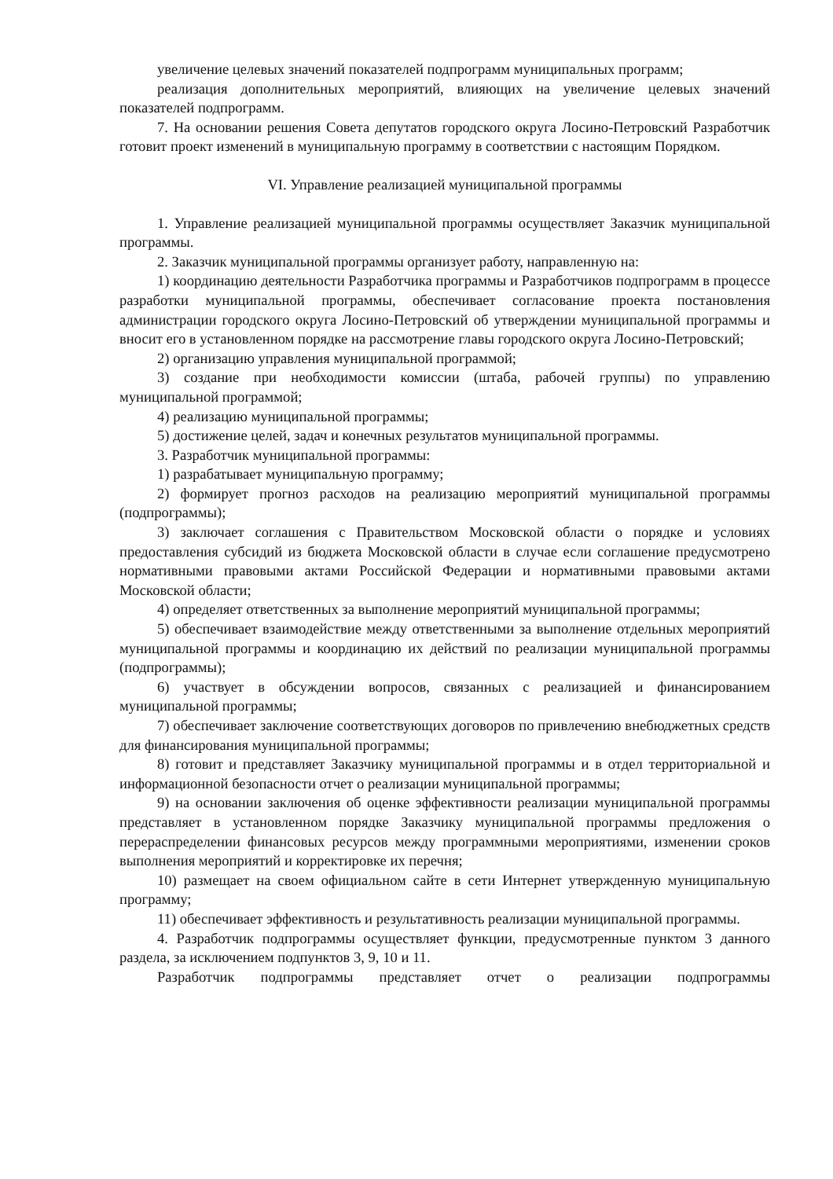увеличение целевых значений показателей подпрограмм муниципальных программ;
реализация дополнительных мероприятий, влияющих на увеличение целевых значений показателей подпрограмм.
7. На основании решения Совета депутатов городского округа Лосино-Петровский Разработчик готовит проект изменений в муниципальную программу в соответствии с настоящим Порядком.
VI. Управление реализацией муниципальной программы
1. Управление реализацией муниципальной программы осуществляет Заказчик муниципальной программы.
2. Заказчик муниципальной программы организует работу, направленную на:
1) координацию деятельности Разработчика программы и Разработчиков подпрограмм в процессе разработки муниципальной программы, обеспечивает согласование проекта постановления администрации городского округа Лосино-Петровский об утверждении муниципальной программы и вносит его в установленном порядке на рассмотрение главы городского округа Лосино-Петровский;
2) организацию управления муниципальной программой;
3) создание при необходимости комиссии (штаба, рабочей группы) по управлению муниципальной программой;
4) реализацию муниципальной программы;
5) достижение целей, задач и конечных результатов муниципальной программы.
3. Разработчик муниципальной программы:
1) разрабатывает муниципальную программу;
2) формирует прогноз расходов на реализацию мероприятий муниципальной программы (подпрограммы);
3) заключает соглашения с Правительством Московской области о порядке и условиях предоставления субсидий из бюджета Московской области в случае если соглашение предусмотрено нормативными правовыми актами Российской Федерации и нормативными правовыми актами Московской области;
4) определяет ответственных за выполнение мероприятий муниципальной программы;
5) обеспечивает взаимодействие между ответственными за выполнение отдельных мероприятий муниципальной программы и координацию их действий по реализации муниципальной программы (подпрограммы);
6) участвует в обсуждении вопросов, связанных с реализацией и финансированием муниципальной программы;
7) обеспечивает заключение соответствующих договоров по привлечению внебюджетных средств для финансирования муниципальной программы;
8) готовит и представляет Заказчику муниципальной программы и в отдел территориальной и информационной безопасности отчет о реализации муниципальной программы;
9) на основании заключения об оценке эффективности реализации муниципальной программы представляет в установленном порядке Заказчику муниципальной программы предложения о перераспределении финансовых ресурсов между программными мероприятиями, изменении сроков выполнения мероприятий и корректировке их перечня;
10) размещает на своем официальном сайте в сети Интернет утвержденную муниципальную программу;
11) обеспечивает эффективность и результативность реализации муниципальной программы.
4. Разработчик подпрограммы осуществляет функции, предусмотренные пунктом 3 данного раздела, за исключением подпунктов 3, 9, 10 и 11.
Разработчик подпрограммы представляет отчет о реализации подпрограммы